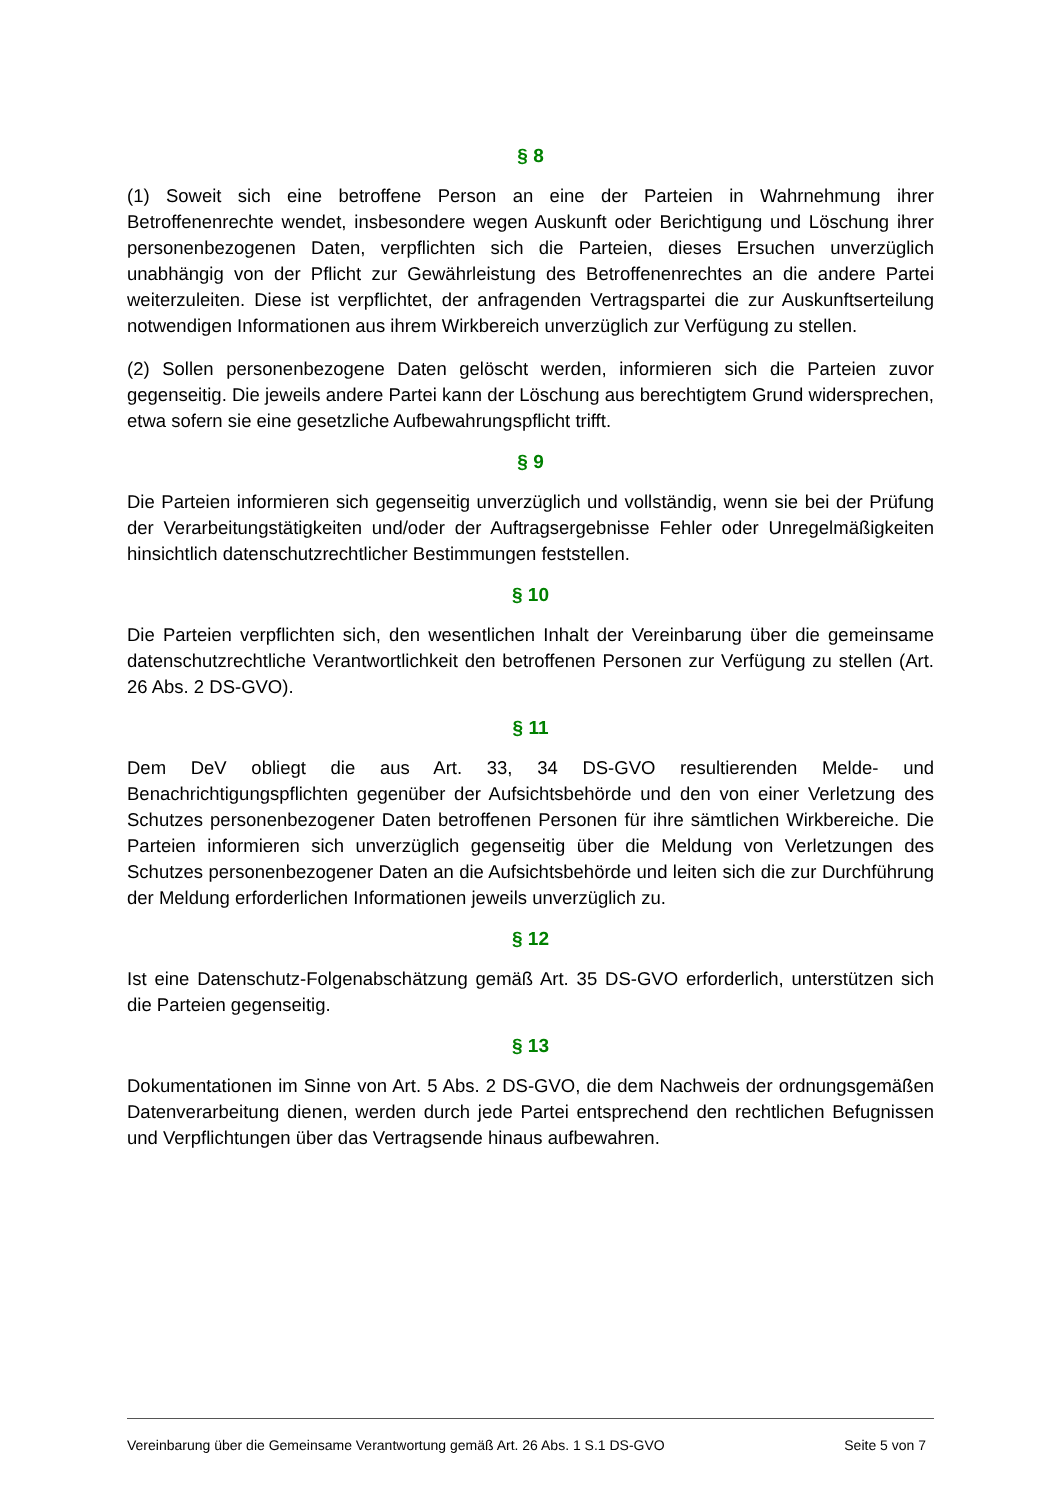§ 8
(1) Soweit sich eine betroffene Person an eine der Parteien in Wahrnehmung ihrer Betroffenenrechte wendet, insbesondere wegen Auskunft oder Berichtigung und Löschung ihrer personenbezogenen Daten, verpflichten sich die Parteien, dieses Ersuchen unverzüglich unabhängig von der Pflicht zur Gewährleistung des Betroffenenrechtes an die andere Partei weiterzuleiten. Diese ist verpflichtet, der anfragenden Vertragspartei die zur Auskunftserteilung notwendigen Informationen aus ihrem Wirkbereich unverzüglich zur Verfügung zu stellen.
(2) Sollen personenbezogene Daten gelöscht werden, informieren sich die Parteien zuvor gegenseitig. Die jeweils andere Partei kann der Löschung aus berechtigtem Grund widersprechen, etwa sofern sie eine gesetzliche Aufbewahrungspflicht trifft.
§ 9
Die Parteien informieren sich gegenseitig unverzüglich und vollständig, wenn sie bei der Prüfung der Verarbeitungstätigkeiten und/oder der Auftragsergebnisse Fehler oder Unregelmäßigkeiten hinsichtlich datenschutzrechtlicher Bestimmungen feststellen.
§ 10
Die Parteien verpflichten sich, den wesentlichen Inhalt der Vereinbarung über die gemeinsame datenschutzrechtliche Verantwortlichkeit den betroffenen Personen zur Verfügung zu stellen (Art. 26 Abs. 2 DS-GVO).
§ 11
Dem DeV obliegt die aus Art. 33, 34 DS-GVO resultierenden Melde- und Benachrichtigungspflichten gegenüber der Aufsichtsbehörde und den von einer Verletzung des Schutzes personenbezogener Daten betroffenen Personen für ihre sämtlichen Wirkbereiche. Die Parteien informieren sich unverzüglich gegenseitig über die Meldung von Verletzungen des Schutzes personenbezogener Daten an die Aufsichtsbehörde und leiten sich die zur Durchführung der Meldung erforderlichen Informationen jeweils unverzüglich zu.
§ 12
Ist eine Datenschutz-Folgenabschätzung gemäß Art. 35 DS-GVO erforderlich, unterstützen sich die Parteien gegenseitig.
§ 13
Dokumentationen im Sinne von Art. 5 Abs. 2 DS-GVO, die dem Nachweis der ordnungsgemäßen Datenverarbeitung dienen, werden durch jede Partei entsprechend den rechtlichen Befugnissen und Verpflichtungen über das Vertragsende hinaus aufbewahren.
Vereinbarung über die Gemeinsame Verantwortung gemäß Art. 26 Abs. 1 S.1 DS-GVO Seite 5 von 7